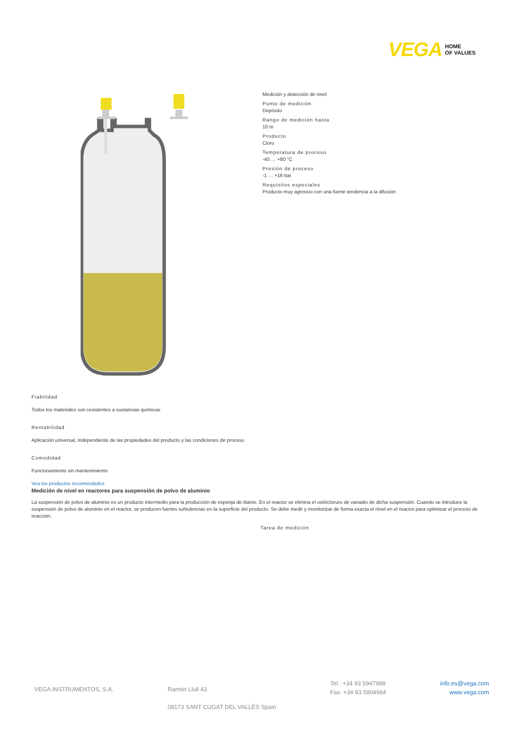VEGA HOME
OF VALUES
Medición y detección de nivel
Punto de medición
Depósito
Rango de medición hasta
10 m
Producto
Cloro
Temperatura de proceso
-40 … +80 °C
Presión de proceso
-1 … +16 bar
Requisitos especiales
Producto muy agresivo con una fuerte tendencia a la difusión
Fiabilidad
Todos los materiales son resistentes a sustancias químicas
Rentabilidad
Aplicación universal, independiente de las propiedades del producto y las condiciones de proceso
Comodidad
Funcionamiento sin mantenimiento
Vea los productos recomendados
Medición de nivel en reactores para suspensión de polvo de aluminio
La suspensión de polvo de aluminio es un producto intermedio para la producción de esponja de titanio. En el reactor se elimina el oxitricloruro de vanadio de dicha suspensión. Cuando se introduce la suspensión de polvo de aluminio en el reactor, se producen fuertes turbulencias en la superficie del producto. Se debe medir y monitorizar de forma exacta el nivel en el reactor para optimizar el proceso de reacción.
Tarea de medición
VEGA INSTRUMENTOS, S.A. Ramón Llull 43
08173 SANT CUGAT DEL VALLÈS Spain
Tel.: +34 93 5947988
Fax: +34 93 5804984
info.es@vega.com
www.vega.com